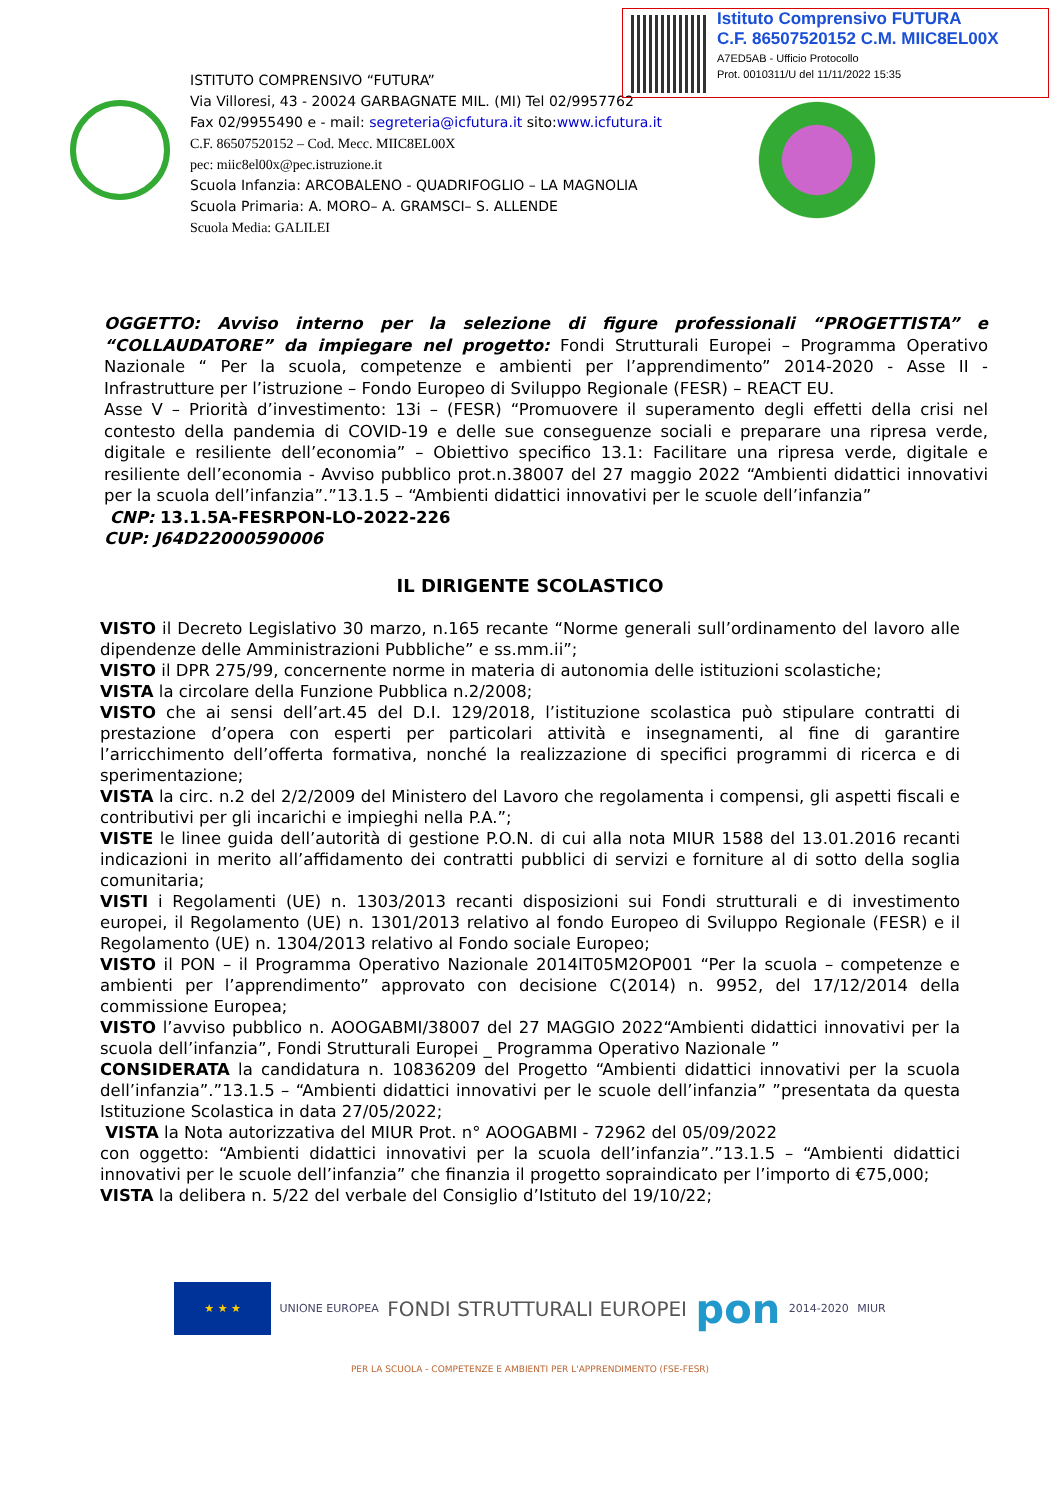Istituto Comprensivo FUTURA
C.F. 86507520152 C.M. MIIC8EL00X
A7ED5AB - Ufficio Protocollo
Prot. 0010311/U del 11/11/2022 15:35
ISTITUTO COMPRENSIVO “FUTURA”
Via Villoresi, 43 - 20024 GARBAGNATE MIL. (MI) Tel 02/9957762
Fax 02/9955490 e - mail: segreteria@icfutura.it sito:www.icfutura.it
C.F. 86507520152 – Cod. Mecc. MIIC8EL00X
pec: miic8el00x@pec.istruzione.it
Scuola Infanzia: ARCOBALENO - QUADRIFOGLIO – LA MAGNOLIA
Scuola Primaria: A. MORO– A. GRAMSCI– S. ALLENDE
Scuola Media: GALILEI
OGGETTO: Avviso interno per la selezione di figure professionali “PROGETTISTA” e “COLLAUDATORE” da impiegare nel progetto: Fondi Strutturali Europei – Programma Operativo Nazionale “ Per la scuola, competenze e ambienti per l’apprendimento” 2014-2020 - Asse II - Infrastrutture per l’istruzione – Fondo Europeo di Sviluppo Regionale (FESR) – REACT EU.
Asse V – Priorità d’investimento: 13i – (FESR) “Promuovere il superamento degli effetti della crisi nel contesto della pandemia di COVID-19 e delle sue conseguenze sociali e preparare una ripresa verde, digitale e resiliente dell’economia” – Obiettivo specifico 13.1: Facilitare una ripresa verde, digitale e resiliente dell’economia - Avviso pubblico prot.n.38007 del 27 maggio 2022 “Ambienti didattici innovativi per la scuola dell’infanzia”.”13.1.5 – “Ambienti didattici innovativi per le scuole dell’infanzia”
CNP: 13.1.5A-FESRPON-LO-2022-226
CUP: J64D22000590006
IL DIRIGENTE SCOLASTICO
VISTO il Decreto Legislativo 30 marzo, n.165 recante “Norme generali sull’ordinamento del lavoro alle dipendenze delle Amministrazioni Pubbliche” e ss.mm.ii”;
VISTO il DPR 275/99, concernente norme in materia di autonomia delle istituzioni scolastiche;
VISTA la circolare della Funzione Pubblica n.2/2008;
VISTO che ai sensi dell’art.45 del D.I. 129/2018, l’istituzione scolastica può stipulare contratti di prestazione d’opera con esperti per particolari attività e insegnamenti, al fine di garantire l’arricchimento dell’offerta formativa, nonché la realizzazione di specifici programmi di ricerca e di sperimentazione;
VISTA la circ. n.2 del 2/2/2009 del Ministero del Lavoro che regolamenta i compensi, gli aspetti fiscali e contributivi per gli incarichi e impieghi nella P.A.”;
VISTE le linee guida dell’autorità di gestione P.O.N. di cui alla nota MIUR 1588 del 13.01.2016 recanti indicazioni in merito all’affidamento dei contratti pubblici di servizi e forniture al di sotto della soglia comunitaria;
VISTI i Regolamenti (UE) n. 1303/2013 recanti disposizioni sui Fondi strutturali e di investimento europei, il Regolamento (UE) n. 1301/2013 relativo al fondo Europeo di Sviluppo Regionale (FESR) e il Regolamento (UE) n. 1304/2013 relativo al Fondo sociale Europeo;
VISTO il PON – il Programma Operativo Nazionale 2014IT05M2OP001 “Per la scuola – competenze e ambienti per l’apprendimento” approvato con decisione C(2014) n. 9952, del 17/12/2014 della commissione Europea;
VISTO l’avviso pubblico n. AOOGABMI/38007 del 27 MAGGIO 2022“Ambienti didattici innovativi per la scuola dell’infanzia”, Fondi Strutturali Europei _ Programma Operativo Nazionale ”
CONSIDERATA la candidatura n. 10836209 del Progetto “Ambienti didattici innovativi per la scuola dell’infanzia”.”13.1.5 – “Ambienti didattici innovativi per le scuole dell’infanzia” ”presentata da questa Istituzione Scolastica in data 27/05/2022;
VISTA la Nota autorizzativa del MIUR Prot. n° AOOGABMI - 72962 del 05/09/2022
con oggetto: “Ambienti didattici innovativi per la scuola dell’infanzia”.”13.1.5 – “Ambienti didattici innovativi per le scuole dell’infanzia” che finanzia il progetto sopraindicato per l’importo di €75,000;
VISTA la delibera n. 5/22 del verbale del Consiglio d’Istituto del 19/10/22;
★ ★ ★ UNIONE EUROPEA FONDI STRUTTURALI EUROPEI pon 2014-2020 MIUR
PER LA SCUOLA - COMPETENZE E AMBIENTI PER L'APPRENDIMENTO (FSE-FESR)